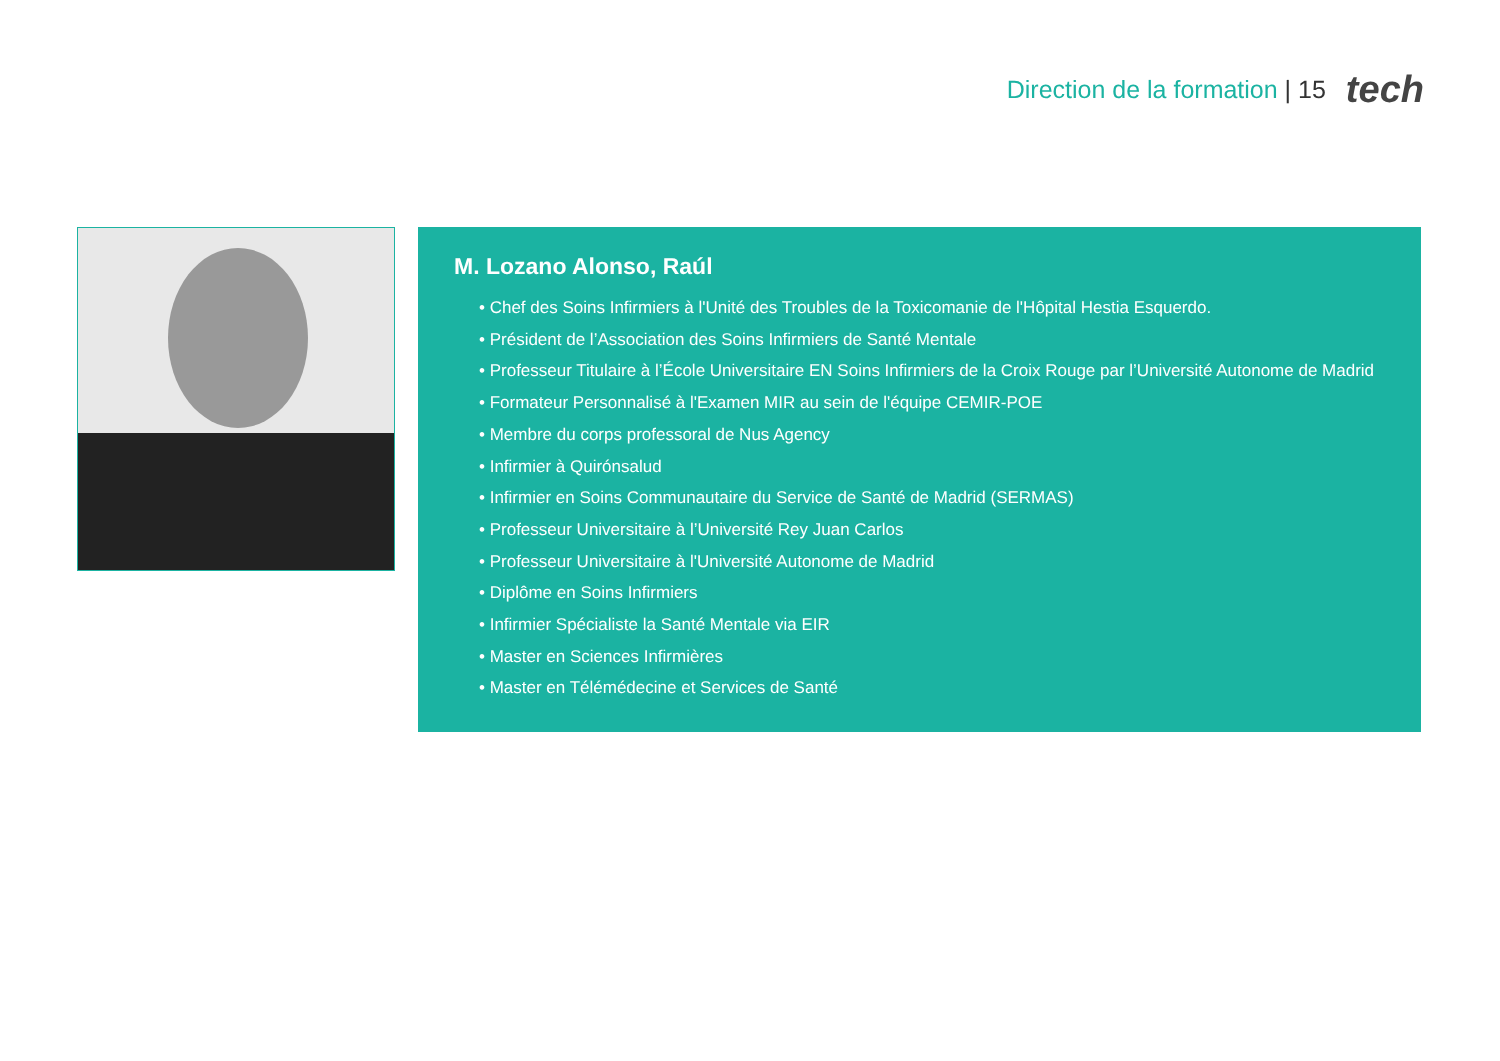Direction de la formation | 15 tech
M. Lozano Alonso, Raúl
• Chef des Soins Infirmiers à l'Unité des Troubles de la Toxicomanie de l'Hôpital Hestia Esquerdo.
• Président de l’Association des Soins Infirmiers de Santé Mentale
• Professeur Titulaire à l’École Universitaire EN Soins Infirmiers de la Croix Rouge par l’Université Autonome de Madrid
• Formateur Personnalisé à l'Examen MIR au sein de l'équipe CEMIR-POE
• Membre du corps professoral de Nus Agency
• Infirmier à Quirónsalud
• Infirmier en Soins Communautaire du Service de Santé de Madrid (SERMAS)
• Professeur Universitaire à l’Université Rey Juan Carlos
• Professeur Universitaire à l'Université Autonome de Madrid
• Diplôme en Soins Infirmiers
• Infirmier Spécialiste la Santé Mentale via EIR
• Master en Sciences Infirmières
• Master en Télémédecine et Services de Santé